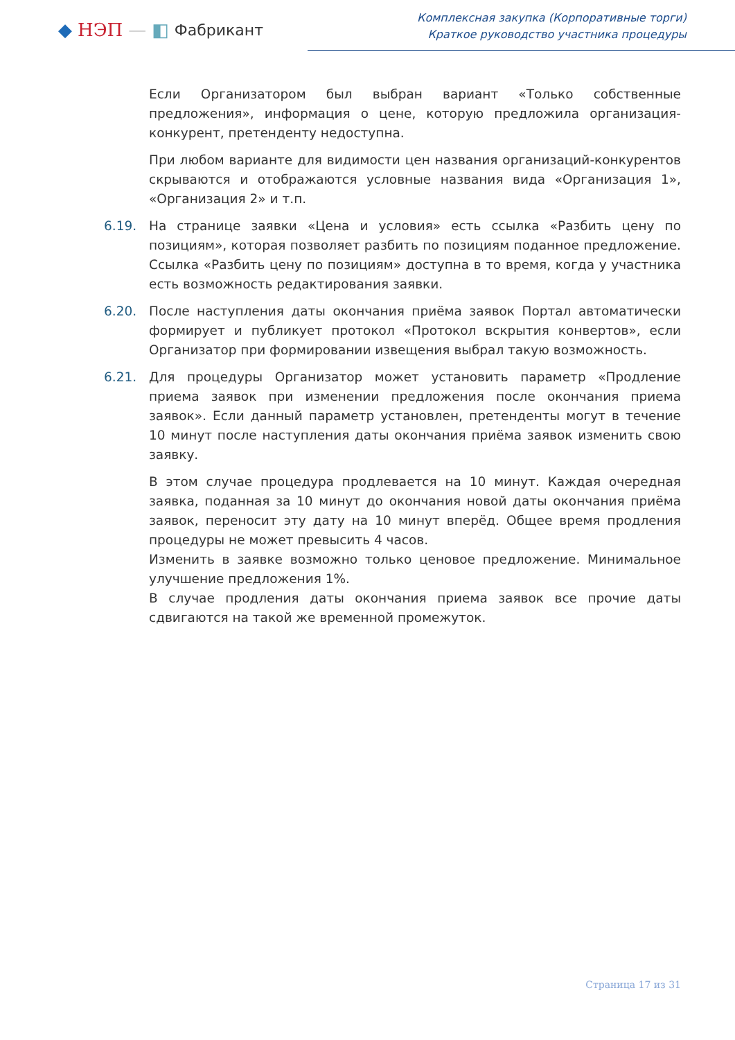◆ НЭП — ◧ Фабрикант
Комплексная закупка (Корпоративные торги)
Краткое руководство участника процедуры
Если Организатором был выбран вариант «Только собственные предложения», информация о цене, которую предложила организация-конкурент, претенденту недоступна.
При любом варианте для видимости цен названия организаций-конкурентов скрываются и отображаются условные названия вида «Организация 1», «Организация 2» и т.п.
6.19. На странице заявки «Цена и условия» есть ссылка «Разбить цену по позициям», которая позволяет разбить по позициям поданное предложение. Ссылка «Разбить цену по позициям» доступна в то время, когда у участника есть возможность редактирования заявки.
6.20. После наступления даты окончания приёма заявок Портал автоматически формирует и публикует протокол «Протокол вскрытия конвертов», если Организатор при формировании извещения выбрал такую возможность.
6.21. Для процедуры Организатор может установить параметр «Продление приема заявок при изменении предложения после окончания приема заявок». Если данный параметр установлен, претенденты могут в течение 10 минут после наступления даты окончания приёма заявок изменить свою заявку.
В этом случае процедура продлевается на 10 минут. Каждая очередная заявка, поданная за 10 минут до окончания новой даты окончания приёма заявок, переносит эту дату на 10 минут вперёд. Общее время продления процедуры не может превысить 4 часов.
Изменить в заявке возможно только ценовое предложение. Минимальное улучшение предложения 1%.
В случае продления даты окончания приема заявок все прочие даты сдвигаются на такой же временной промежуток.
Страница 17 из 31